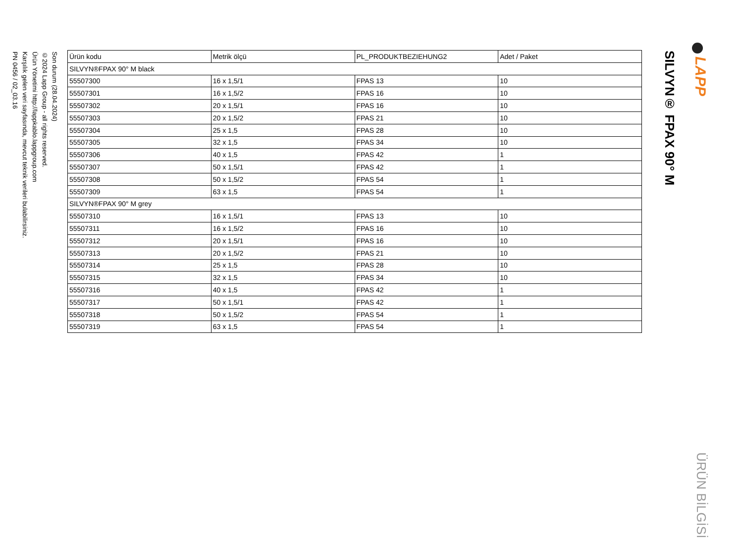Son durum (28.04.2024)
©2024 Lapp Group - all rights reserved.
Ürün Yönetimi http://lappkablo.lappgroup.com
Karşılık gelen veri sayfasında, mevcut teknik verileri bulabilirsiniz.
PN 0456 / 02_03.16
| Ürün kodu | Metrik ölçü | PL_PRODUKTBEZIEHUNG2 | Adet / Paket |
| --- | --- | --- | --- |
| SILVYN®FPAX 90° M black | | | |
| 55507300 | 16 x 1,5/1 | FPAS 13 | 10 |
| 55507301 | 16 x 1,5/2 | FPAS 16 | 10 |
| 55507302 | 20 x 1,5/1 | FPAS 16 | 10 |
| 55507303 | 20 x 1,5/2 | FPAS 21 | 10 |
| 55507304 | 25 x 1,5 | FPAS 28 | 10 |
| 55507305 | 32 x 1,5 | FPAS 34 | 10 |
| 55507306 | 40 x 1,5 | FPAS 42 | 1 |
| 55507307 | 50 x 1,5/1 | FPAS 42 | 1 |
| 55507308 | 50 x 1,5/2 | FPAS 54 | 1 |
| 55507309 | 63 x 1,5 | FPAS 54 | 1 |
| SILVYN®FPAX 90° M grey | | | |
| 55507310 | 16 x 1,5/1 | FPAS 13 | 10 |
| 55507311 | 16 x 1,5/2 | FPAS 16 | 10 |
| 55507312 | 20 x 1,5/1 | FPAS 16 | 10 |
| 55507313 | 20 x 1,5/2 | FPAS 21 | 10 |
| 55507314 | 25 x 1,5 | FPAS 28 | 10 |
| 55507315 | 32 x 1,5 | FPAS 34 | 10 |
| 55507316 | 40 x 1,5 | FPAS 42 | 1 |
| 55507317 | 50 x 1,5/1 | FPAS 42 | 1 |
| 55507318 | 50 x 1,5/2 | FPAS 54 | 1 |
| 55507319 | 63 x 1,5 | FPAS 54 | 1 |
SILVYN® FPAX 90° M
LAPP
ÜRÜN BİLGİSİ